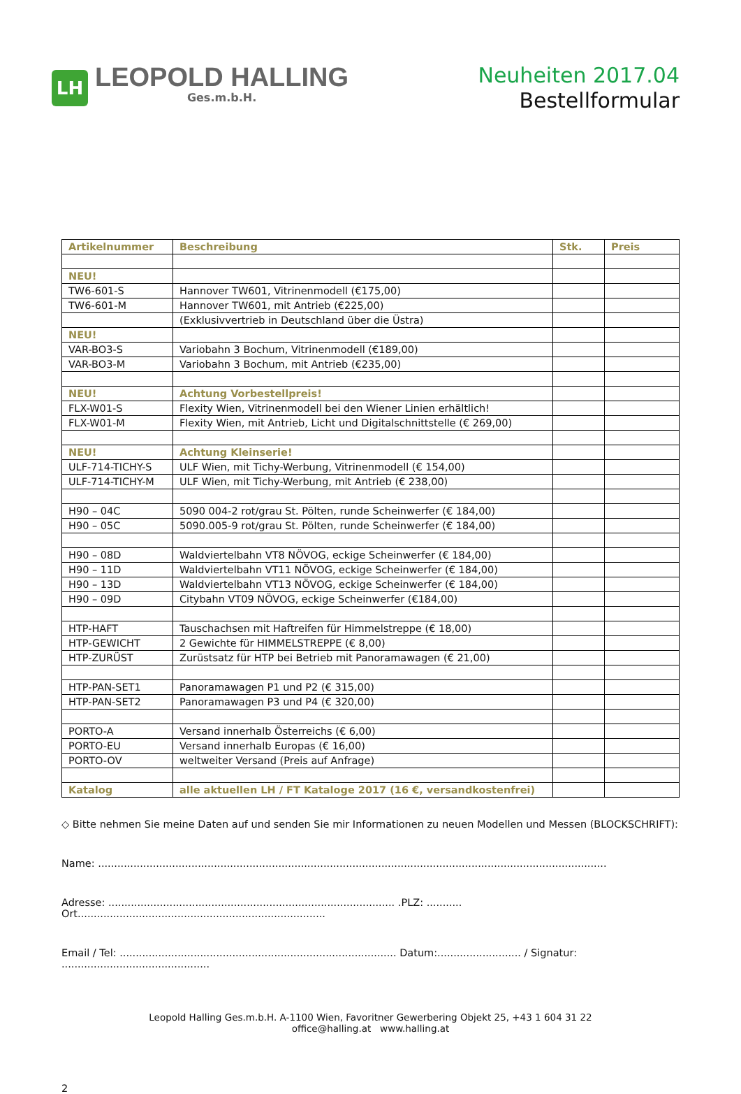LH
LEOPOLD HALLING
Ges.m.b.H.
Neuheiten 2017.04
Bestellformular
| Artikelnummer | Beschreibung | Stk. | Preis |
| --- | --- | --- | --- |
| NEU! | | | |
| TW6-601-S | Hannover TW601, Vitrinenmodell (€175,00) | | |
| TW6-601-M | Hannover TW601, mit Antrieb (€225,00) | | |
| | (Exklusivvertrieb in Deutschland über die Üstra) | | |
| NEU! | | | |
| VAR-BO3-S | Variobahn 3 Bochum, Vitrinenmodell (€189,00) | | |
| VAR-BO3-M | Variobahn 3 Bochum, mit Antrieb (€235,00) | | |
| NEU! | Achtung Vorbestellpreis! | | |
| FLX-W01-S | Flexity Wien, Vitrinenmodell bei den Wiener Linien erhältlich! | | |
| FLX-W01-M | Flexity Wien, mit Antrieb, Licht und Digitalschnittstelle (€ 269,00) | | |
| NEU! | Achtung Kleinserie! | | |
| ULF-714-TICHY-S | ULF Wien, mit Tichy-Werbung, Vitrinenmodell (€ 154,00) | | |
| ULF-714-TICHY-M | ULF Wien, mit Tichy-Werbung, mit Antrieb (€ 238,00) | | |
| H90 – 04C | 5090 004-2 rot/grau St. Pölten, runde Scheinwerfer (€ 184,00) | | |
| H90 – 05C | 5090.005-9 rot/grau St. Pölten, runde Scheinwerfer (€ 184,00) | | |
| H90 – 08D | Waldviertelbahn VT8 NÖVOG, eckige Scheinwerfer (€ 184,00) | | |
| H90 – 11D | Waldviertelbahn VT11 NÖVOG, eckige Scheinwerfer (€ 184,00) | | |
| H90 – 13D | Waldviertelbahn VT13 NÖVOG, eckige Scheinwerfer (€ 184,00) | | |
| H90 – 09D | Citybahn VT09 NÖVOG, eckige Scheinwerfer (€184,00) | | |
| HTP-HAFT | Tauschachsen mit Haftreifen für Himmelstreppe (€ 18,00) | | |
| HTP-GEWICHT | 2 Gewichte für HIMMELSTREPPE (€ 8,00) | | |
| HTP-ZURÜST | Zurüstsatz für HTP bei Betrieb mit Panoramawagen (€ 21,00) | | |
| HTP-PAN-SET1 | Panoramawagen P1 und P2 (€ 315,00) | | |
| HTP-PAN-SET2 | Panoramawagen P3 und P4 (€ 320,00) | | |
| PORTO-A | Versand innerhalb Österreichs (€ 6,00) | | |
| PORTO-EU | Versand innerhalb Europas (€ 16,00) | | |
| PORTO-OV | weltweiter Versand (Preis auf Anfrage) | | |
| Katalog | alle aktuellen LH / FT Kataloge 2017 (16 €, versandkostenfrei) | | |
◇ Bitte nehmen Sie meine Daten auf und senden Sie mir Informationen zu neuen Modellen und Messen (BLOCKSCHRIFT):
Name: ..............................................................................................................................................................
Adresse: ......................................................................................... .PLZ: ........... Ort.............................................................................
Email / Tel: ...................................................................................... Datum:.......................... / Signatur: ..............................................
Leopold Halling Ges.m.b.H. A-1100 Wien, Favoritner Gewerbering Objekt 25, +43 1 604 31 22
office@halling.at www.halling.at
2